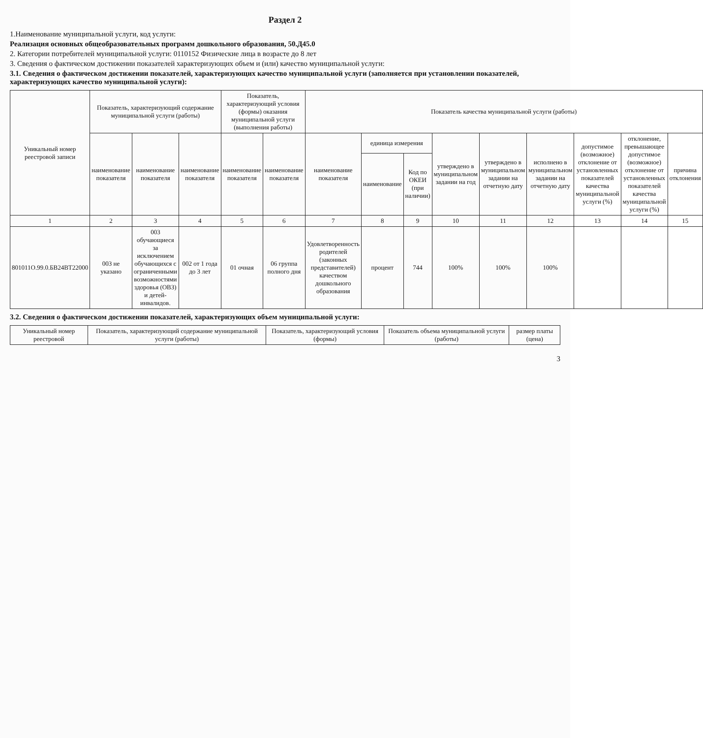Раздел 2
1.Наименование муниципальной услуги, код услуги:
Реализация основных общеобразовательных программ дошкольного образования, 50.Д45.0
2. Категории потребителей муниципальной услуги: 0110152 Физические лица в возрасте до 8 лет
3. Сведения о фактическом достижении показателей характеризующих объем и (или) качество муниципальной услуги:
3.1. Сведения о фактическом достижении показателей, характеризующих качество муниципальной услуги (заполняется при установлении показателей, характеризующих качество муниципальной услуги):
| Уникальный номер реестровой записи | Показатель, характеризующий содержание муниципальной услуги (работы) | | | Показатель, характеризующий условия (формы) оказания муниципальной услуги (выполнения работы) | | Показатель качества муниципальной услуги (работы) | | | | | | | | |
| --- | --- | --- | --- | --- | --- | --- | --- | --- | --- | --- | --- | --- | --- | --- |
| | наименование показателя | наименование показателя | наименование показателя | наименование показателя | наименование показателя | наименование показателя | единица измерения | | утверждено в муниципальном задании на год | утверждено в муниципальном задании на отчетную дату | исполнено в муниципальном задании на отчетную дату | допустимое (возможное) отклонение от установленных показателей качества муниципальной услуги (%) | отклонение, превышающее допустимое (возможное) отклонение от установленных показателей качества муниципальной услуги (%) | причина отклонения |
| | | | | | | | наименование | Код по ОКЕИ (при наличии) | | | | | | |
| 1 | 2 | 3 | 4 | 5 | 6 | 7 | 8 | 9 | 10 | 11 | 12 | 13 | 14 | 15 |
| 801011О.99.0.БВ24ВТ22000 | 003 не указано | 003 обучающиеся за исключением обучающихся с ограниченными возможностями здоровья (ОВЗ) и детей-инвалидов. | 002 от 1 года до 3 лет | 01 очная | 06 группа полного дня | Удовлетворенность родителей (законных представителей) качеством дошкольного образования | процент | 744 | 100% | 100% | 100% | | | |
3.2. Сведения о фактическом достижении показателей, характеризующих объем муниципальной услуги:
| Уникальный номер реестровой | Показатель, характеризующий содержание муниципальной услуги (работы) | Показатель, характеризующий условия (формы) | Показатель объема муниципальной услуги (работы) | размер платы (цена) |
| --- | --- | --- | --- | --- |
3